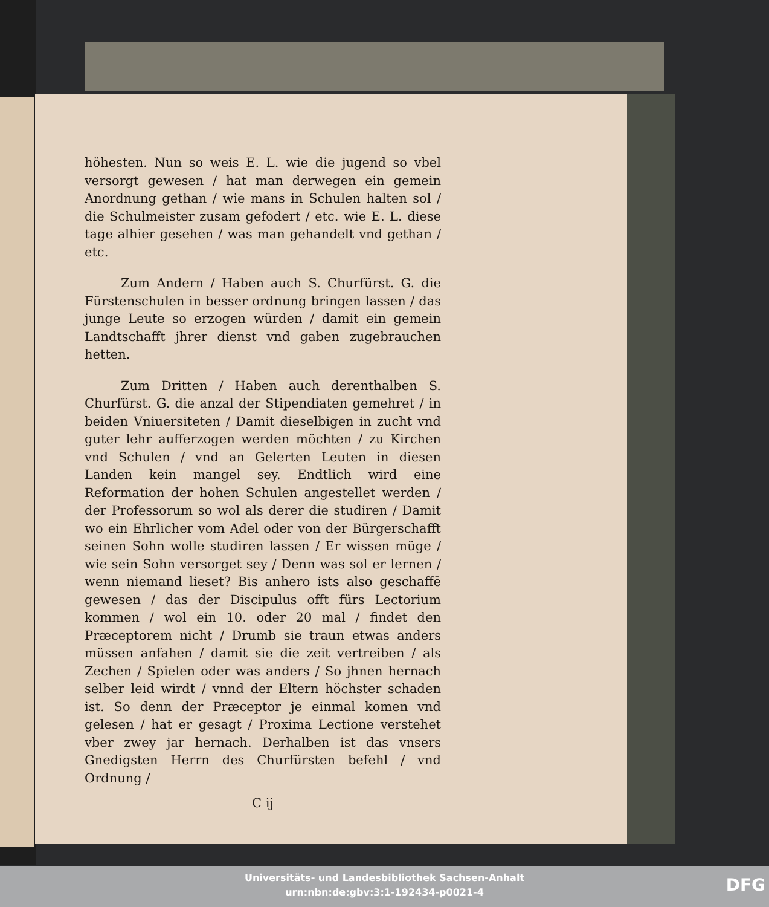höhesten. Nun so weis E. L. wie die jugend so vbel versorgt gewesen / hat man derwegen ein gemein Anordnung gethan / wie mans in Schulen halten sol / die Schulmeister zusam gefodert / etc. wie E. L. diese tage alhier gesehen / was man gehandelt vnd gethan / etc.
Zum Andern / Haben auch S. Churfürst. G. die Fürstenschulen in besser ordnung bringen lassen / das junge Leute so erzogen würden / damit ein gemein Landtschafft jhrer dienst vnd gaben zugebrauchen hetten.
Zum Dritten / Haben auch derenthalben S. Churfürst. G. die anzal der Stipendiaten gemehret / in beiden Vniuersiteten / Damit dieselbigen in zucht vnd guter lehr aufferzogen werden möchten / zu Kirchen vnd Schulen / vnd an Gelerten Leuten in diesen Landen kein mangel sey. Endtlich wird eine Reformation der hohen Schulen angestellet werden / der Professorum so wol als derer die studiren / Damit wo ein Ehrlicher vom Adel oder von der Bürgerschafft seinen Sohn wolle studiren lassen / Er wissen müge / wie sein Sohn versorget sey / Denn was sol er lernen / wenn niemand lieset? Bis anhero ists also geschaffē gewesen / das der Discipulus offt fürs Lectorium kommen / wol ein 10. oder 20 mal / findet den Præceptorem nicht / Drumb sie traun etwas anders müssen anfahen / damit sie die zeit vertreiben / als Zechen / Spielen oder was anders / So jhnen hernach selber leid wirdt / vnnd der Eltern höchster schaden ist. So denn der Præceptor je einmal komen vnd gelesen / hat er gesagt / Proxima Lectione verstehet vber zwey jar hernach. Derhalben ist das vnsers Gnedigsten Herrn des Churfürsten befehl / vnd Ordnung /
C ij
Universitäts- und Landesbibliothek Sachsen-Anhalt
urn:nbn:de:gbv:3:1-192434-p0021-4
DFG